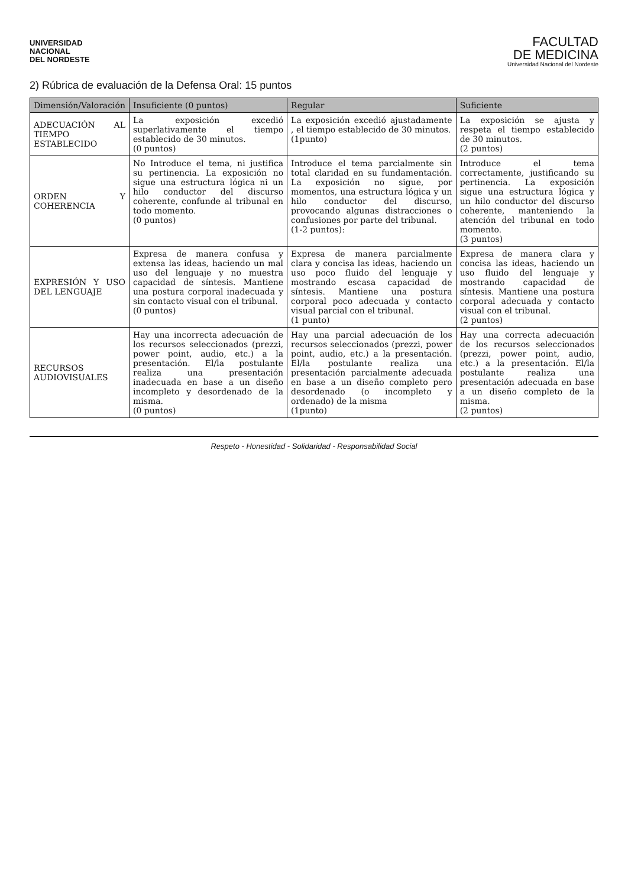UNIVERSIDAD
NACIONAL
DEL NORDESTE
FACULTAD
DE MEDICINA
Universidad Nacional del Nordeste
2) Rúbrica de evaluación de la Defensa Oral: 15 puntos
| Dimensión/Valoración | Insuficiente (0 puntos) | Regular | Suficiente |
| --- | --- | --- | --- |
| ADECUACIÓN AL TIEMPO ESTABLECIDO | La exposición excedió superlativamente el tiempo establecido de 30 minutos. (0 puntos) | La exposición excedió ajustadamente , el tiempo establecido de 30 minutos. (1punto) | La exposición se ajusta y respeta el tiempo establecido de 30 minutos. (2 puntos) |
| ORDEN Y COHERENCIA | No Introduce el tema, ni justifica su pertinencia. La exposición no sigue una estructura lógica ni un hilo conductor del discurso coherente, confunde al tribunal en todo momento. (0 puntos) | Introduce el tema parcialmente sin total claridad en su fundamentación. La exposición no sigue, por momentos, una estructura lógica y un hilo conductor del discurso, provocando algunas distracciones o confusiones por parte del tribunal. (1-2 puntos): | Introduce el tema correctamente, justificando su pertinencia. La exposición sigue una estructura lógica y un hilo conductor del discurso coherente, manteniendo la atención del tribunal en todo momento. (3 puntos) |
| EXPRESIÓN Y USO DEL LENGUAJE | Expresa de manera confusa y extensa las ideas, haciendo un mal uso del lenguaje y no muestra capacidad de síntesis. Mantiene una postura corporal inadecuada y sin contacto visual con el tribunal. (0 puntos) | Expresa de manera parcialmente clara y concisa las ideas, haciendo un uso poco fluido del lenguaje y mostrando escasa capacidad de síntesis. Mantiene una postura corporal poco adecuada y contacto visual parcial con el tribunal. (1 punto) | Expresa de manera clara y concisa las ideas, haciendo un uso fluido del lenguaje y mostrando capacidad de síntesis. Mantiene una postura corporal adecuada y contacto visual con el tribunal. (2 puntos) |
| RECURSOS AUDIOVISUALES | Hay una incorrecta adecuación de los recursos seleccionados (prezzi, power point, audio, etc.) a la presentación. El/la postulante realiza una presentación inadecuada en base a un diseño incompleto y desordenado de la misma. (0 puntos) | Hay una parcial adecuación de los recursos seleccionados (prezzi, power point, audio, etc.) a la presentación. El/la postulante realiza una presentación parcialmente adecuada en base a un diseño completo pero desordenado (o incompleto y ordenado) de la misma (1punto) | Hay una correcta adecuación de los recursos seleccionados (prezzi, power point, audio, etc.) a la presentación. El/la postulante realiza una presentación adecuada en base a un diseño completo de la misma. (2 puntos) |
Respeto - Honestidad - Solidaridad - Responsabilidad Social